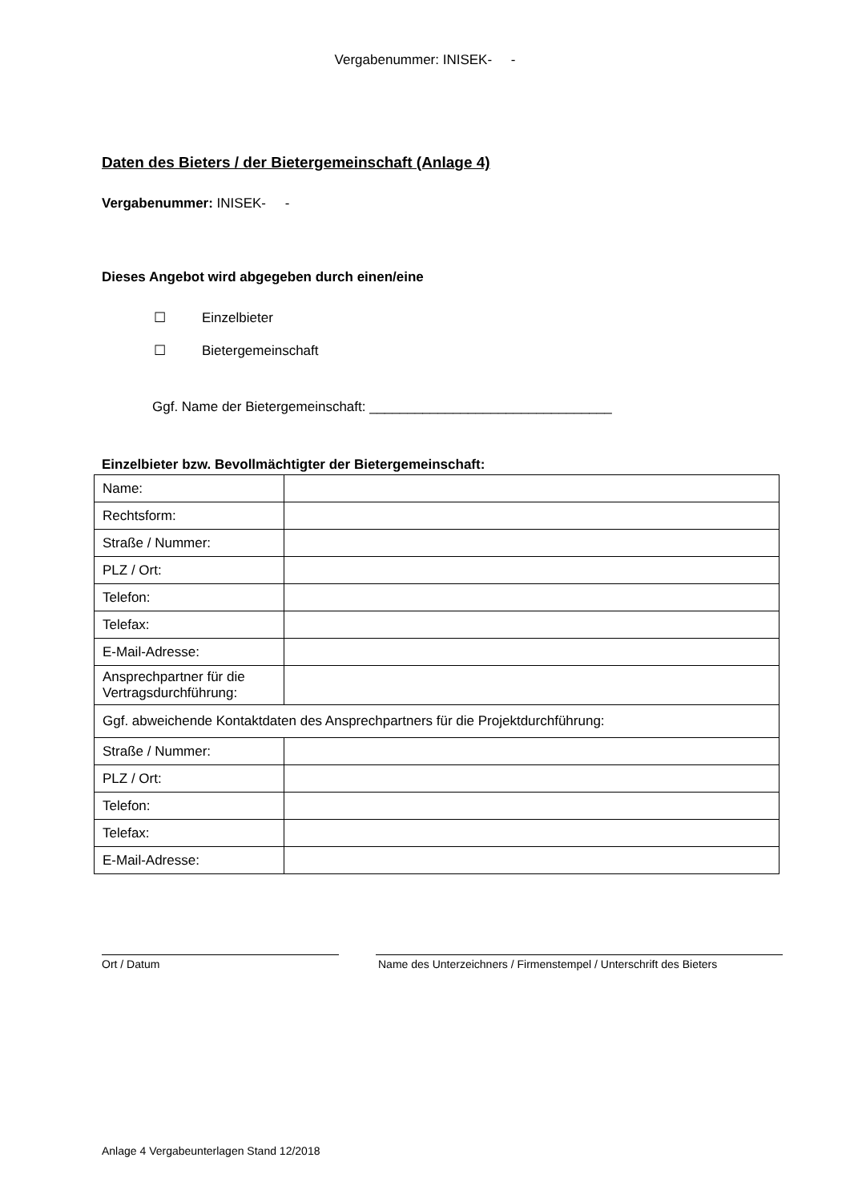Vergabenummer: INISEK- -
Daten des Bieters / der Bietergemeinschaft (Anlage 4)
Vergabenummer: INISEK- -
Dieses Angebot wird abgegeben durch einen/eine
☐ Einzelbieter
☐ Bietergemeinschaft
Ggf. Name der Bietergemeinschaft: ________________________________
Einzelbieter bzw. Bevollmächtigter der Bietergemeinschaft:
| Name: | |
| Rechtsform: | |
| Straße / Nummer: | |
| PLZ / Ort: | |
| Telefon: | |
| Telefax: | |
| E-Mail-Adresse: | |
| Ansprechpartner für die Vertragsdurchführung: | |
| Ggf. abweichende Kontaktdaten des Ansprechpartners für die Projektdurchführung: | |
| Straße / Nummer: | |
| PLZ / Ort: | |
| Telefon: | |
| Telefax: | |
| E-Mail-Adresse: | |
Ort / Datum Name des Unterzeichners / Firmenstempel / Unterschrift des Bieters
Anlage 4 Vergabeunterlagen Stand 12/2018